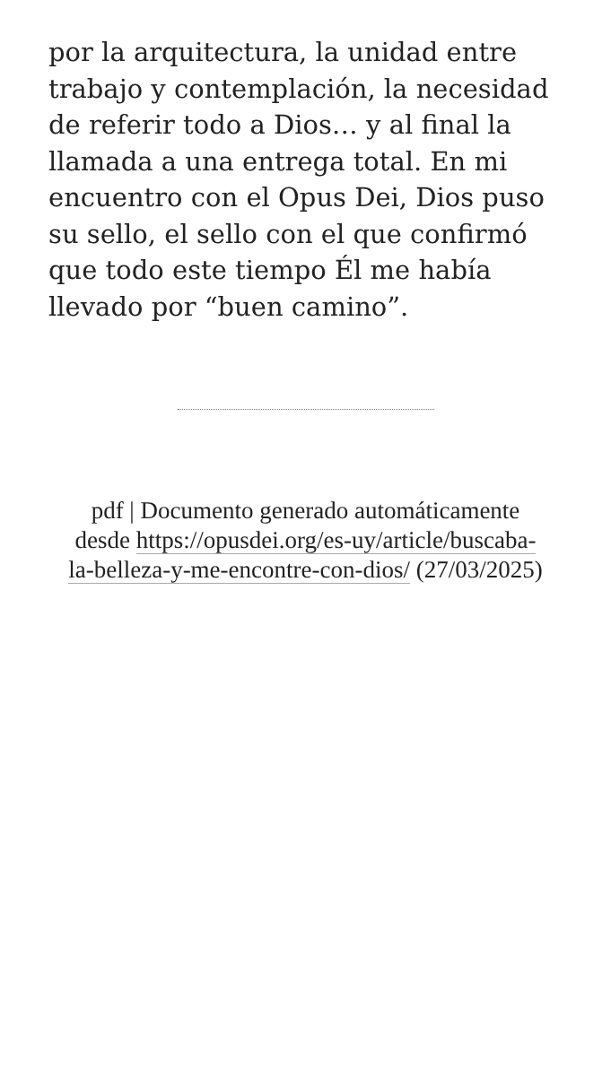por la arquitectura, la unidad entre trabajo y contemplación, la necesidad de referir todo a Dios… y al final la llamada a una entrega total. En mi encuentro con el Opus Dei, Dios puso su sello, el sello con el que confirmó que todo este tiempo Él me había llevado por “buen camino”.
pdf | Documento generado automáticamente desde https://opusdei.org/es-uy/article/buscaba-la-belleza-y-me-encontre-con-dios/ (27/03/2025)